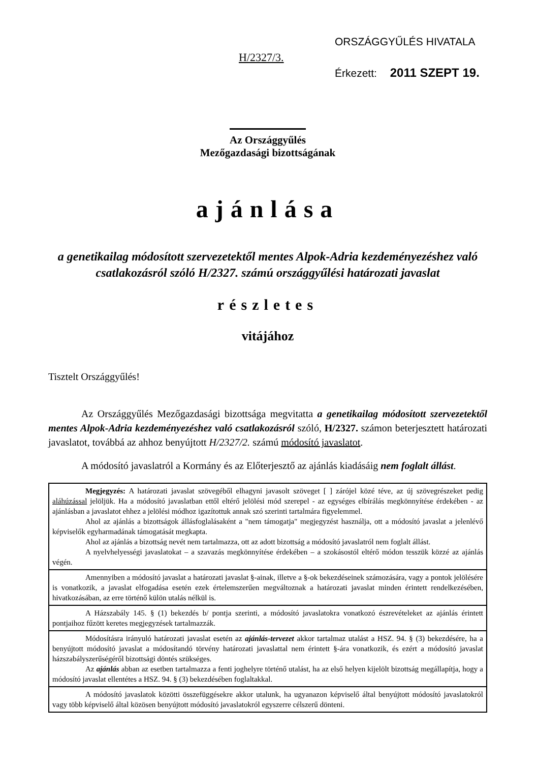H/2327/3.
ORSZÁGGYŰLÉS HIVATALA
Érkezett: 2011 SZEPT 19.
Az Országgyűlés
Mezőgazdasági bizottságának
ajánlása
a genetikailag módosított szervezetektől mentes Alpok-Adria kezdeményezéshez való csatlakozásról szóló H/2327. számú országgyűlési határozati javaslat
részletes
vitájához
Tisztelt Országgyűlés!
Az Országgyűlés Mezőgazdasági bizottsága megvitatta a genetikailag módosított szervezetektől mentes Alpok-Adria kezdeményezéshez való csatlakozásról szóló, H/2327. számon beterjesztett határozati javaslatot, továbbá az ahhoz benyújtott H/2327/2. számú módosító javaslatot.
A módosító javaslatról a Kormány és az Előterjesztő az ajánlás kiadásáig nem foglalt állást.
Megjegyzés: A határozati javaslat szövegéből elhagyni javasolt szöveget [ ] zárójel közé téve, az új szövegrészeket pedig aláhúzással jelöljük. Ha a módosító javaslatban ettől eltérő jelölési mód szerepel - az egységes elbírálás megkönnyítése érdekében - az ajánlásban a javaslatot ehhez a jelölési módhoz igazítottuk annak szó szerinti tartalmára figyelemmel.
Ahol az ajánlás a bizottságok állásfoglalásaként a "nem támogatja" megjegyzést használja, ott a módosító javaslat a jelenlévő képviselők egyharmadának támogatását megkapta.
Ahol az ajánlás a bizottság nevét nem tartalmazza, ott az adott bizottság a módosító javaslatról nem foglalt állást.
A nyelvhelyességi javaslatokat – a szavazás megkönnyítése érdekében – a szokásostól eltérő módon tesszük közzé az ajánlás végén.
Amennyiben a módosító javaslat a határozati javaslat §-ainak, illetve a §-ok bekezdéseinek számozására, vagy a pontok jelölésére is vonatkozik, a javaslat elfogadása esetén ezek értelemszerűen megváltoznak a határozati javaslat minden érintett rendelkezésében, hivatkozásában, az erre történő külön utalás nélkül is.
A Házszabály 145. § (1) bekezdés b/ pontja szerinti, a módosító javaslatokra vonatkozó észrevételeket az ajánlás érintett pontjaihoz fűzött keretes megjegyzések tartalmazzák.
Módosításra irányuló határozati javaslat esetén az ajánlás-tervezet akkor tartalmaz utalást a HSZ. 94. § (3) bekezdésére, ha a benyújtott módosító javaslat a módosítandó törvény határozati javaslattal nem érintett §-ára vonatkozik, és ezért a módosító javaslat házszabályszerűségéről bizottsági döntés szükséges.
Az ajánlás abban az esetben tartalmazza a fenti joghelyre történő utalást, ha az első helyen kijelölt bizottság megállapítja, hogy a módosító javaslat ellentétes a HSZ. 94. § (3) bekezdésében foglaltakkal.
A módosító javaslatok közötti összefüggésekre akkor utalunk, ha ugyanazon képviselő által benyújtott módosító javaslatokról vagy több képviselő által közösen benyújtott módosító javaslatokról egyszerre célszerű dönteni.